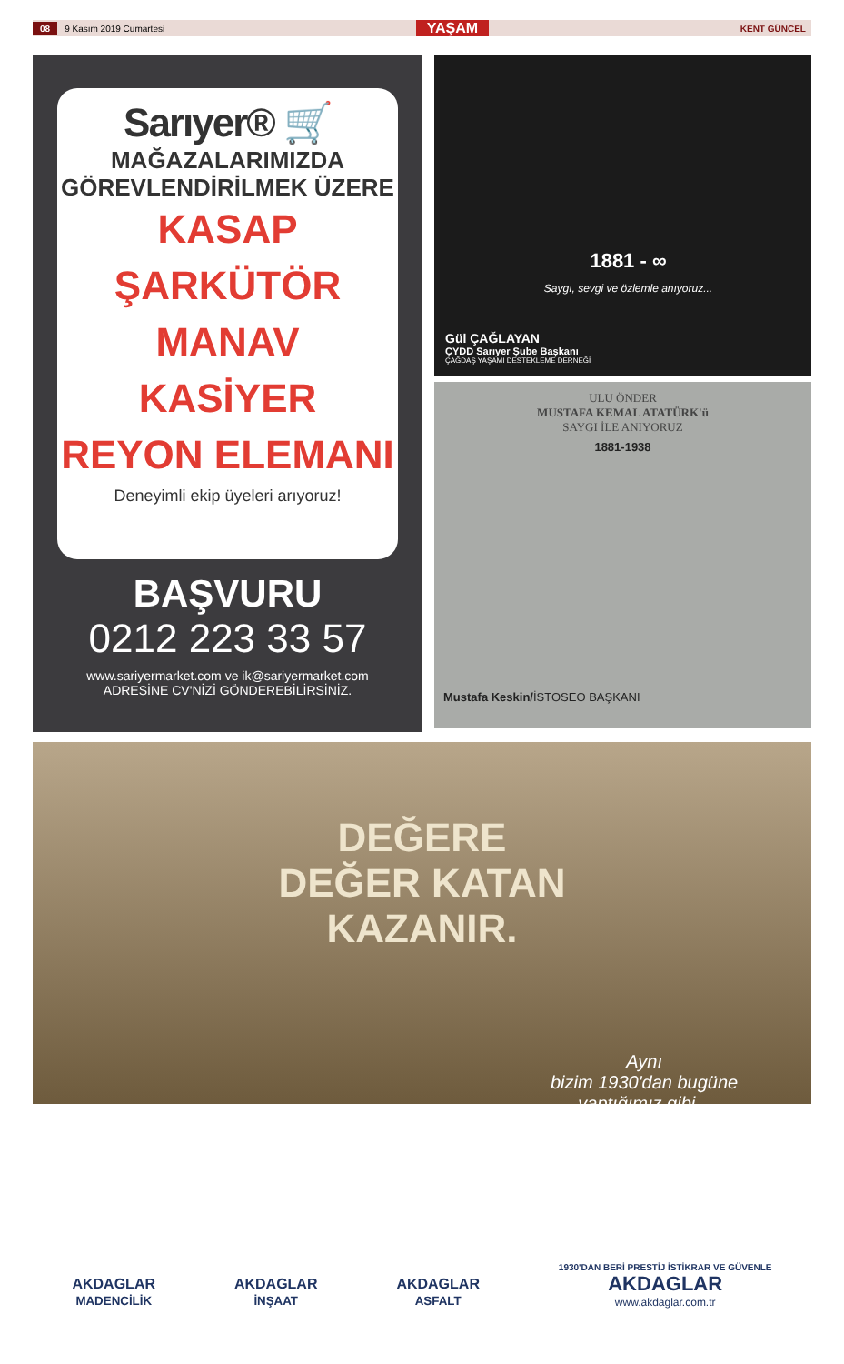08 9 Kasım 2019 Cumartesi YAŞAM KENT GÜNCEL
Sarıyer® 🛒
MAĞAZALARIMIZDA
GÖREVLENDİRİLMEK ÜZERE
KASAP
ŞARKÜTÖR
MANAV
KASİYER
REYON ELEMANI
Deneyimli ekip üyeleri arıyoruz!
BAŞVURU
0212 223 33 57
www.sariyermarket.com ve ik@sariyermarket.com
ADRESİNE CV'NİZİ GÖNDEREBİLİRSİNİZ.
1881 - ∞
Saygı, sevgi ve özlemle anıyoruz...
Gül ÇAĞLAYAN
ÇYDD Sarıyer Şube Başkanı
ÇAĞDAŞ YAŞAMI DESTEKLEME DERNEĞİ
ULU ÖNDER
MUSTAFA KEMAL ATATÜRK'ü
SAYGI İLE ANIYORUZ
1881-1938
Mustafa Keskin/İSTOSEO BAŞKANI
DEĞERE
DEĞER KATAN
KAZANIR.
Aynı
bizim 1930'dan bugüne
yaptığımız gibi...
AKDAGLAR
MADENCİLİK
AKDAGLAR
İNŞAAT
AKDAGLAR
ASFALT
1930'DAN BERİ PRESTİJ İSTİKRAR VE GÜVENLE
AKDAGLAR
www.akdaglar.com.tr